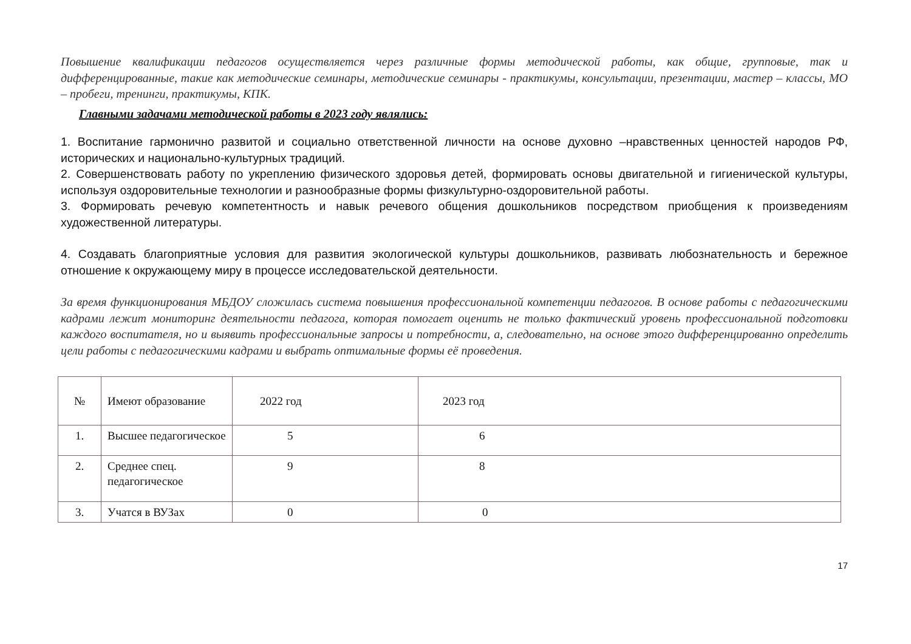Повышение квалификации педагогов осуществляется через различные формы методической работы, как общие, групповые, так и дифференцированные, такие как методические семинары, методические семинары - практикумы, консультации, презентации, мастер – классы, МО – пробеги, тренинги, практикумы, КПК.
Главными задачами методической работы в 2023 году являлись:
1. Воспитание гармонично развитой и социально ответственной личности на основе духовно –нравственных ценностей народов РФ, исторических и национально-культурных традиций.
2. Совершенствовать работу по укреплению физического здоровья детей, формировать основы двигательной и гигиенической культуры, используя оздоровительные технологии и разнообразные формы физкультурно-оздоровительной работы.
3. Формировать речевую компетентность и навык речевого общения дошкольников посредством приобщения к произведениям художественной литературы.
4. Создавать благоприятные условия для развития экологической культуры дошкольников, развивать любознательность и бережное отношение к окружающему миру в процессе исследовательской деятельности.
За время функционирования МБДОУ сложилась система повышения профессиональной компетенции педагогов. В основе работы с педагогическими кадрами лежит мониторинг деятельности педагога, которая помогает оценить не только фактический уровень профессиональной подготовки каждого воспитателя, но и выявить профессиональные запросы и потребности, а, следовательно, на основе этого дифференцированно определить цели работы с педагогическими кадрами и выбрать оптимальные формы её проведения.
| № | Имеют образование | 2022 год | 2023 год |
| 1. | Высшее педагогическое | 5 | 6 |
| 2. | Среднее спец. педагогическое | 9 | 8 |
| 3. | Учатся в ВУЗах | 0 | 0 |
17